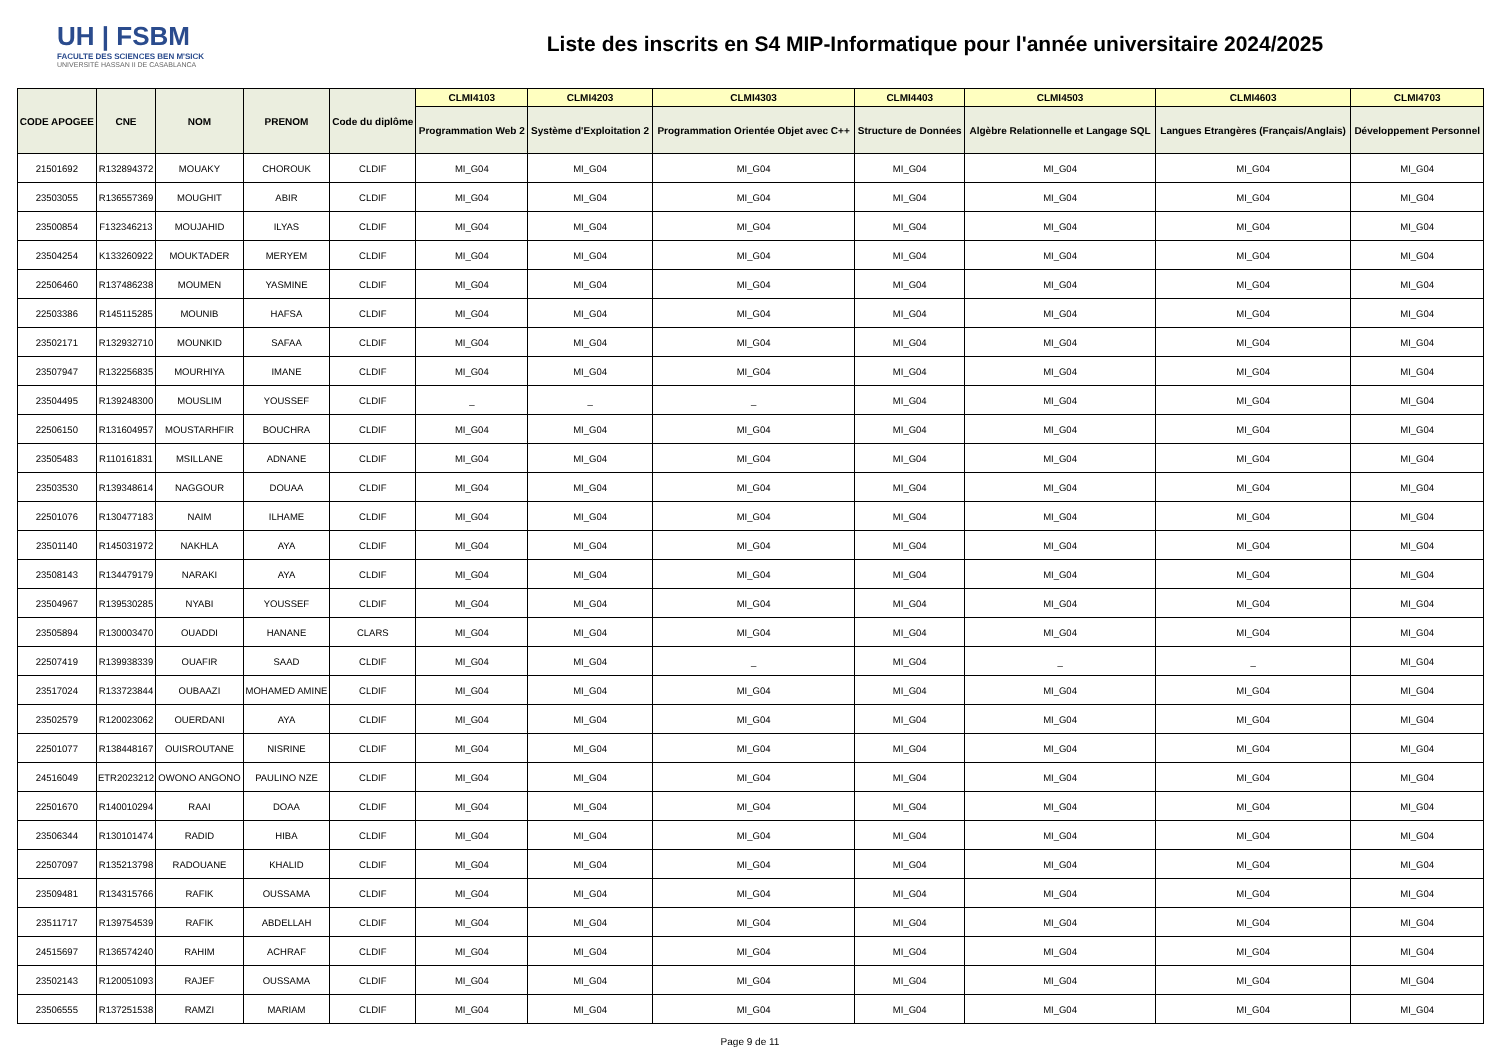UH | FSBM
FACULTE DES SCIENCES BEN M'SICK
UNIVERSITÉ HASSAN II DE CASABLANCA
Liste des inscrits en S4 MIP-Informatique pour l'année universitaire 2024/2025
| CODE APOGEE | CNE | NOM | PRENOM | Code du diplôme | CLMI4103 | CLMI4203 | CLMI4303 | CLMI4403 | CLMI4503 | CLMI4603 | CLMI4703 |
| --- | --- | --- | --- | --- | --- | --- | --- | --- | --- | --- | --- |
| | | | | | Programmation Web 2 | Système d'Exploitation 2 | Programmation Orientée Objet avec C++ | Structure de Données | Algèbre Relationnelle et Langage SQL | Langues Etrangères (Français/Anglais) | Développement Personnel |
| 21501692 | R132894372 | MOUAKY | CHOROUK | CLDIF | MI_G04 | MI_G04 | MI_G04 | MI_G04 | MI_G04 | MI_G04 | MI_G04 |
| 23503055 | R136557369 | MOUGHIT | ABIR | CLDIF | MI_G04 | MI_G04 | MI_G04 | MI_G04 | MI_G04 | MI_G04 | MI_G04 |
| 23500854 | F132346213 | MOUJAHID | ILYAS | CLDIF | MI_G04 | MI_G04 | MI_G04 | MI_G04 | MI_G04 | MI_G04 | MI_G04 |
| 23504254 | K133260922 | MOUKTADER | MERYEM | CLDIF | MI_G04 | MI_G04 | MI_G04 | MI_G04 | MI_G04 | MI_G04 | MI_G04 |
| 22506460 | R137486238 | MOUMEN | YASMINE | CLDIF | MI_G04 | MI_G04 | MI_G04 | MI_G04 | MI_G04 | MI_G04 | MI_G04 |
| 22503386 | R145115285 | MOUNIB | HAFSA | CLDIF | MI_G04 | MI_G04 | MI_G04 | MI_G04 | MI_G04 | MI_G04 | MI_G04 |
| 23502171 | R132932710 | MOUNKID | SAFAA | CLDIF | MI_G04 | MI_G04 | MI_G04 | MI_G04 | MI_G04 | MI_G04 | MI_G04 |
| 23507947 | R132256835 | MOURHIYA | IMANE | CLDIF | MI_G04 | MI_G04 | MI_G04 | MI_G04 | MI_G04 | MI_G04 | MI_G04 |
| 23504495 | R139248300 | MOUSLIM | YOUSSEF | CLDIF | _ | _ | _ | MI_G04 | MI_G04 | MI_G04 | MI_G04 |
| 22506150 | R131604957 | MOUSTARHFIR | BOUCHRA | CLDIF | MI_G04 | MI_G04 | MI_G04 | MI_G04 | MI_G04 | MI_G04 | MI_G04 |
| 23505483 | R110161831 | MSILLANE | ADNANE | CLDIF | MI_G04 | MI_G04 | MI_G04 | MI_G04 | MI_G04 | MI_G04 | MI_G04 |
| 23503530 | R139348614 | NAGGOUR | DOUAA | CLDIF | MI_G04 | MI_G04 | MI_G04 | MI_G04 | MI_G04 | MI_G04 | MI_G04 |
| 22501076 | R130477183 | NAIM | ILHAME | CLDIF | MI_G04 | MI_G04 | MI_G04 | MI_G04 | MI_G04 | MI_G04 | MI_G04 |
| 23501140 | R145031972 | NAKHLA | AYA | CLDIF | MI_G04 | MI_G04 | MI_G04 | MI_G04 | MI_G04 | MI_G04 | MI_G04 |
| 23508143 | R134479179 | NARAKI | AYA | CLDIF | MI_G04 | MI_G04 | MI_G04 | MI_G04 | MI_G04 | MI_G04 | MI_G04 |
| 23504967 | R139530285 | NYABI | YOUSSEF | CLDIF | MI_G04 | MI_G04 | MI_G04 | MI_G04 | MI_G04 | MI_G04 | MI_G04 |
| 23505894 | R130003470 | OUADDI | HANANE | CLARS | MI_G04 | MI_G04 | MI_G04 | MI_G04 | MI_G04 | MI_G04 | MI_G04 |
| 22507419 | R139938339 | OUAFIR | SAAD | CLDIF | MI_G04 | MI_G04 | _ | MI_G04 | _ | _ | MI_G04 |
| 23517024 | R133723844 | OUBAAZI | MOHAMED AMINE | CLDIF | MI_G04 | MI_G04 | MI_G04 | MI_G04 | MI_G04 | MI_G04 | MI_G04 |
| 23502579 | R120023062 | OUERDANI | AYA | CLDIF | MI_G04 | MI_G04 | MI_G04 | MI_G04 | MI_G04 | MI_G04 | MI_G04 |
| 22501077 | R138448167 | OUISROUTANE | NISRINE | CLDIF | MI_G04 | MI_G04 | MI_G04 | MI_G04 | MI_G04 | MI_G04 | MI_G04 |
| 24516049 | ETR2023212 | OWONO ANGONO | PAULINO NZE | CLDIF | MI_G04 | MI_G04 | MI_G04 | MI_G04 | MI_G04 | MI_G04 | MI_G04 |
| 22501670 | R140010294 | RAAI | DOAA | CLDIF | MI_G04 | MI_G04 | MI_G04 | MI_G04 | MI_G04 | MI_G04 | MI_G04 |
| 23506344 | R130101474 | RADID | HIBA | CLDIF | MI_G04 | MI_G04 | MI_G04 | MI_G04 | MI_G04 | MI_G04 | MI_G04 |
| 22507097 | R135213798 | RADOUANE | KHALID | CLDIF | MI_G04 | MI_G04 | MI_G04 | MI_G04 | MI_G04 | MI_G04 | MI_G04 |
| 23509481 | R134315766 | RAFIK | OUSSAMA | CLDIF | MI_G04 | MI_G04 | MI_G04 | MI_G04 | MI_G04 | MI_G04 | MI_G04 |
| 23511717 | R139754539 | RAFIK | ABDELLAH | CLDIF | MI_G04 | MI_G04 | MI_G04 | MI_G04 | MI_G04 | MI_G04 | MI_G04 |
| 24515697 | R136574240 | RAHIM | ACHRAF | CLDIF | MI_G04 | MI_G04 | MI_G04 | MI_G04 | MI_G04 | MI_G04 | MI_G04 |
| 23502143 | R120051093 | RAJEF | OUSSAMA | CLDIF | MI_G04 | MI_G04 | MI_G04 | MI_G04 | MI_G04 | MI_G04 | MI_G04 |
| 23506555 | R137251538 | RAMZI | MARIAM | CLDIF | MI_G04 | MI_G04 | MI_G04 | MI_G04 | MI_G04 | MI_G04 | MI_G04 |
Page 9 de 11